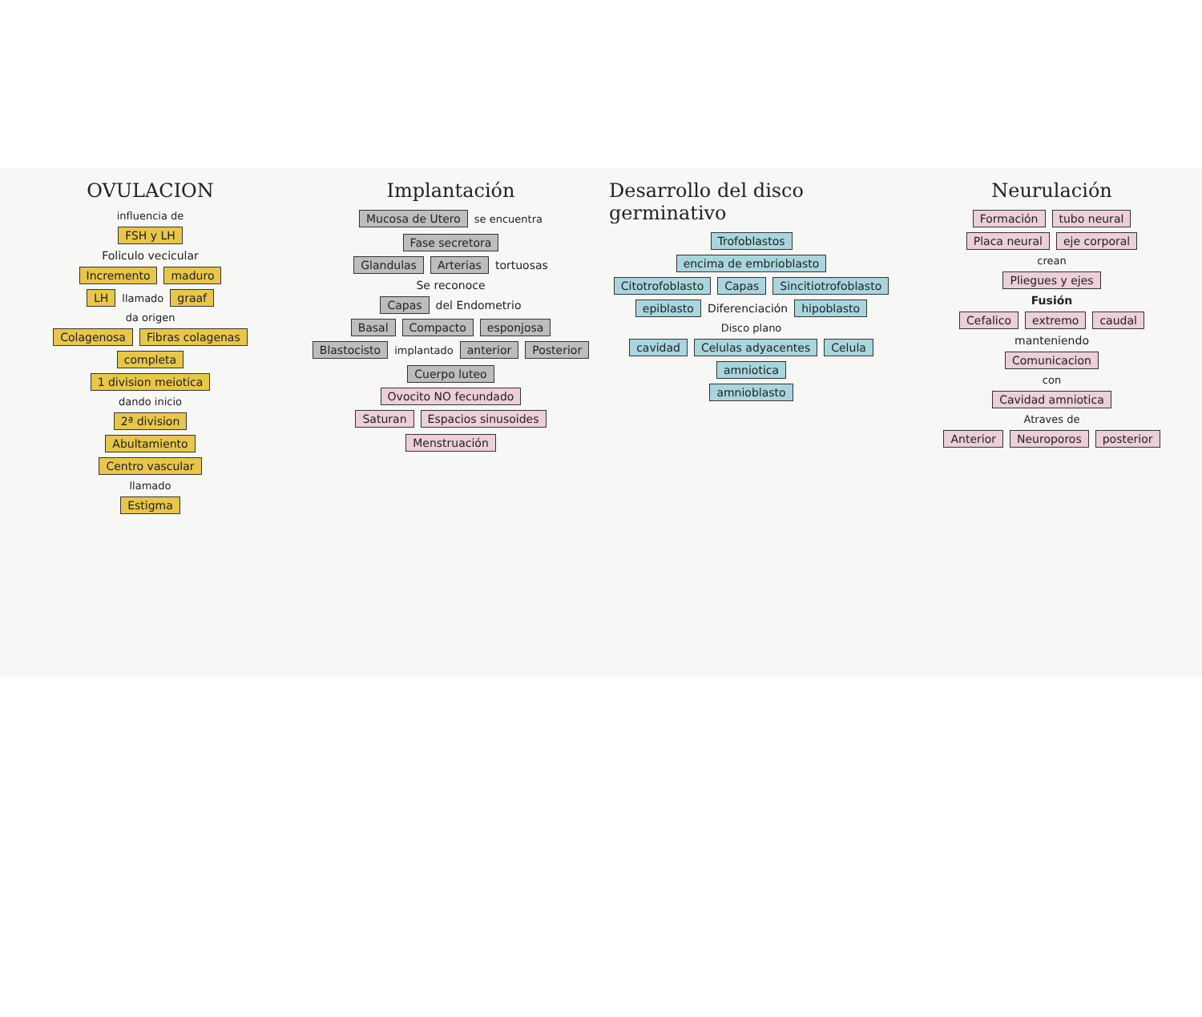OVULACION
influencia de
FSH y LH
Foliculo vecicular
Incremento maduro
LH llamado graaf
da origen
Colagenosa Fibras colagenas
completa
1 division meiotica
dando inicio
2ª division
Abultamiento
Centro vascular
llamado
Estigma
Implantación
Mucosa de Utero se encuentra Fase secretora
Glandulas Arterias tortuosas
Se reconoce
Capas del Endometrio
Basal Compacto esponjosa
Blastocisto implantado anterior Posterior Cuerpo luteo
Ovocito NO fecundado
Saturan Espacios sinusoides Menstruación
Desarrollo del disco germinativo
Trofoblastos
encima de embrioblasto
Citotrofoblasto Capas Sincitiotrofoblasto
epiblasto Diferenciación hipoblasto
Disco plano
cavidad Celulas adyacentes Celula
amniotica
amnioblasto
Neurulación
Formación tubo neural
Placa neural eje corporal
crean
Pliegues y ejes
Fusión
Cefalico extremo caudal
manteniendo
Comunicacion
con
Cavidad amniotica
Atraves de
Anterior Neuroporos posterior